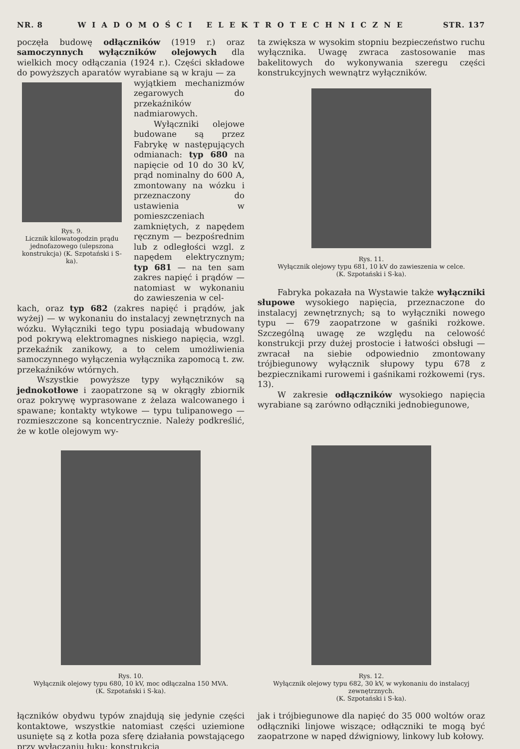NR. 8 WIADOMOŚCI ELEKTROTECHNICZNE STR. 137
poczęła budowę odłączników (1919 r.) oraz samoczynnych wyłączników olejowych dla wielkich mocy odłączania (1924 r.). Części składowe do powyższych aparatów wyrabiane są w kraju — za
Rys. 9.
Licznik kilowatogodzin prądu jednofazowego (ulepszona konstrukcja) (K. Szpotański i S-ka).
wyjątkiem mechanizmów zegarowych do przekaźników nadmiarowych.
Wyłączniki olejowe budowane są przez Fabrykę w następujących odmianach: typ 680 na napięcie od 10 do 30 kV, prąd nominalny do 600 A, zmontowany na wózku i przeznaczony do ustawienia w pomieszczeniach zamkniętych, z napędem ręcznym — bezpośrednim lub z odległości wzgl. z napędem elektrycznym; typ 681 — na ten sam zakres napięć i prądów — natomiast w wykonaniu do zawieszenia w cel-
kach, oraz typ 682 (zakres napięć i prądów, jak wyżej) — w wykonaniu do instalacyj zewnętrznych na wózku. Wyłączniki tego typu posiadają wbudowany pod pokrywą elektromagnes niskiego napięcia, wzgl. przekaźnik zanikowy, a to celem umożliwienia samoczynnego wyłączenia wyłącznika zapomocą t. zw. przekaźników wtórnych.
Wszystkie powyższe typy wyłączników są jednokotłowe i zaopatrzone są w okrągły zbiornik oraz pokrywę wyprasowane z żelaza walcowanego i spawane; kontakty wtykowe — typu tulipanowego — rozmieszczone są koncentrycznie. Należy podkreślić, że w kotle olejowym wy-
ta zwiększa w wysokim stopniu bezpieczeństwo ruchu wyłącznika. Uwagę zwraca zastosowanie mas bakelitowych do wykonywania szeregu części konstrukcyjnych wewnątrz wyłączników.
Rys. 11.
Wyłącznik olejowy typu 681, 10 kV do zawieszenia w celce.
(K. Szpotański i S-ka).
Fabryka pokazała na Wystawie także wyłączniki słupowe wysokiego napięcia, przeznaczone do instalacyj zewnętrznych; są to wyłączniki nowego typu — 679 zaopatrzone w gaśniki rożkowe. Szczególną uwagę ze względu na celowość konstrukcji przy dużej prostocie i łatwości obsługi — zwracał na siebie odpowiednio zmontowany trójbiegunowy wyłącznik słupowy typu 678 z bezpiecznikami rurowemi i gaśnikami rożkowemi (rys. 13).
W zakresie odłączników wysokiego napięcia wyrabiane są zarówno odłączniki jednobiegunowe,
Rys. 10.
Wyłącznik olejowy typu 680, 10 kV, moc odłączalna 150 MVA.
(K. Szpotański i S-ka).
Rys. 12.
Wyłącznik olejowy typu 682, 30 kV, w wykonaniu do instalacyj zewnętrznych.
(K. Szpotański i S-ka).
łączników obydwu typów znajdują się jedynie części kontaktowe, wszystkie natomiast części uziemione usunięte są z kotła poza sferę działania powstającego przy wyłączaniu łuku; konstrukcja
jak i trójbiegunowe dla napięć do 35 000 woltów oraz odłączniki linjowe wiszące; odłączniki te mogą być zaopatrzone w napęd dźwigniowy, linkowy lub kołowy.